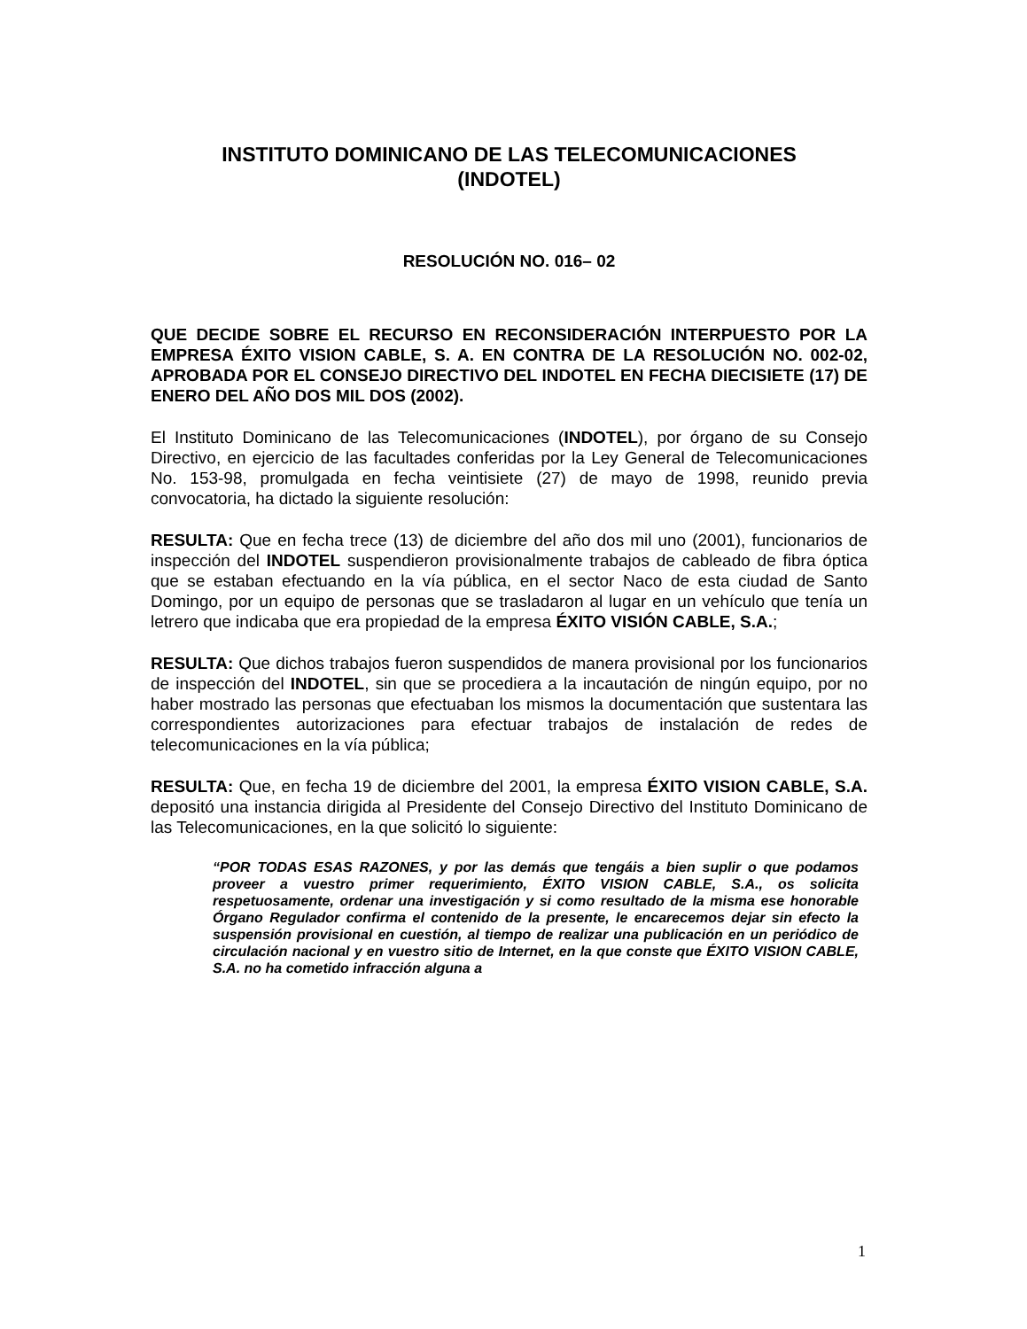INSTITUTO DOMINICANO DE LAS TELECOMUNICACIONES
(INDOTEL)
RESOLUCIÓN NO. 016– 02
QUE DECIDE SOBRE EL RECURSO EN RECONSIDERACIÓN INTERPUESTO POR LA EMPRESA ÉXITO VISION CABLE, S. A. EN CONTRA DE LA RESOLUCIÓN NO. 002-02, APROBADA POR EL CONSEJO DIRECTIVO DEL INDOTEL EN FECHA DIECISIETE (17) DE ENERO DEL AÑO DOS MIL DOS (2002).
El Instituto Dominicano de las Telecomunicaciones (INDOTEL), por órgano de su Consejo Directivo, en ejercicio de las facultades conferidas por la Ley General de Telecomunicaciones No. 153-98, promulgada en fecha veintisiete (27) de mayo de 1998, reunido previa convocatoria, ha dictado la siguiente resolución:
RESULTA: Que en fecha trece (13) de diciembre del año dos mil uno (2001), funcionarios de inspección del INDOTEL suspendieron provisionalmente trabajos de cableado de fibra óptica que se estaban efectuando en la vía pública, en el sector Naco de esta ciudad de Santo Domingo, por un equipo de personas que se trasladaron al lugar en un vehículo que tenía un letrero que indicaba que era propiedad de la empresa ÉXITO VISIÓN CABLE, S.A.;
RESULTA: Que dichos trabajos fueron suspendidos de manera provisional por los funcionarios de inspección del INDOTEL, sin que se procediera a la incautación de ningún equipo, por no haber mostrado las personas que efectuaban los mismos la documentación que sustentara las correspondientes autorizaciones para efectuar trabajos de instalación de redes de telecomunicaciones en la vía pública;
RESULTA: Que, en fecha 19 de diciembre del 2001, la empresa ÉXITO VISION CABLE, S.A. depositó una instancia dirigida al Presidente del Consejo Directivo del Instituto Dominicano de las Telecomunicaciones, en la que solicitó lo siguiente:
“POR TODAS ESAS RAZONES, y por las demás que tengáis a bien suplir o que podamos proveer a vuestro primer requerimiento, ÉXITO VISION CABLE, S.A., os solicita respetuosamente, ordenar una investigación y si como resultado de la misma ese honorable Órgano Regulador confirma el contenido de la presente, le encarecemos dejar sin efecto la suspensión provisional en cuestión, al tiempo de realizar una publicación en un periódico de circulación nacional y en vuestro sitio de Internet, en la que conste que ÉXITO VISION CABLE, S.A. no ha cometido infracción alguna a
1